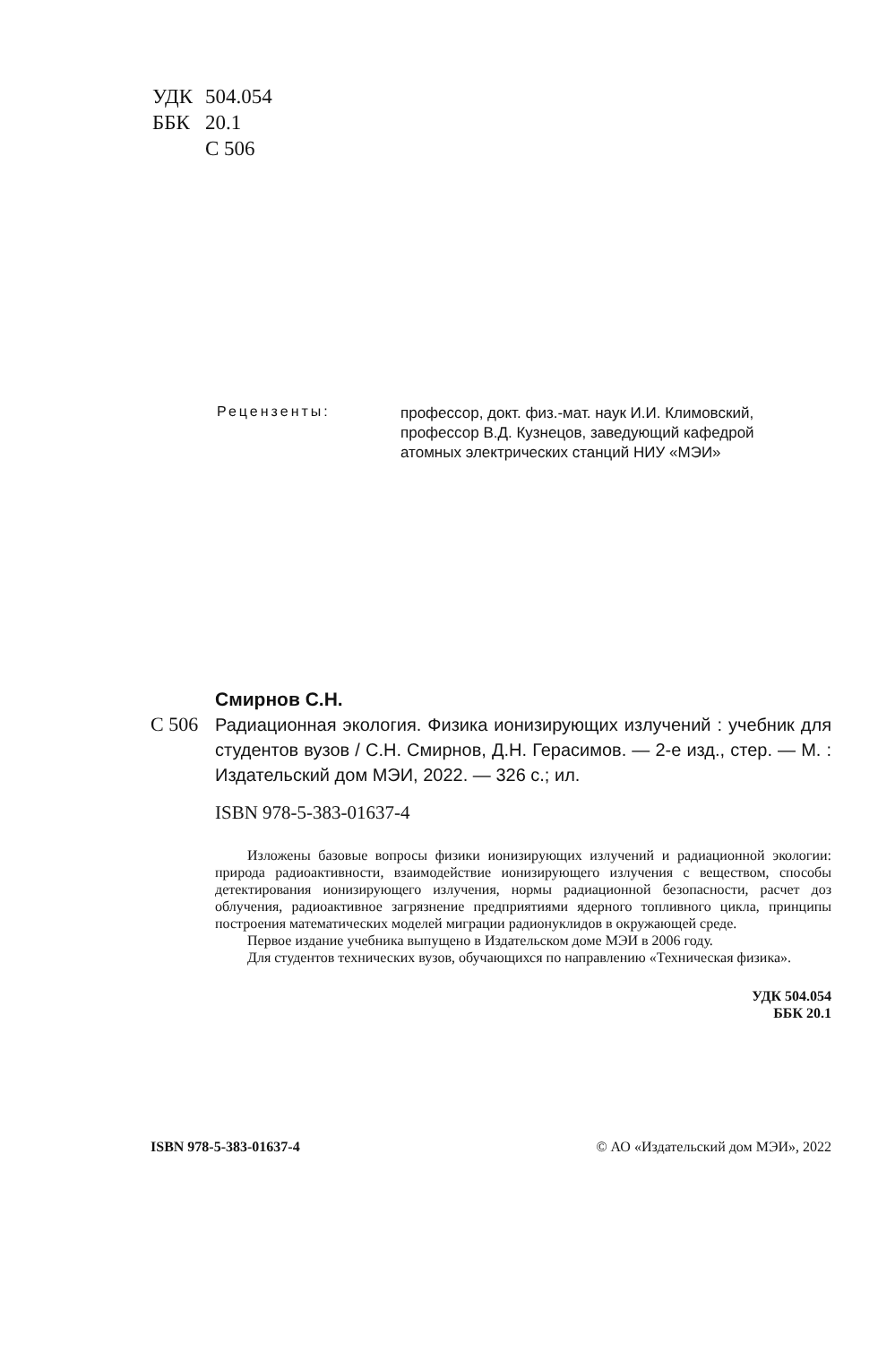| УДК | 504.054 |
| ББК | 20.1 |
| | С 506 |
Рецензенты:
профессор, докт. физ.-мат. наук И.И. Климовский,
профессор В.Д. Кузнецов, заведующий кафедрой
атомных электрических станций НИУ «МЭИ»
Смирнов С.Н.
С 506 Радиационная экология. Физика ионизирующих излучений : учебник для студентов вузов / С.Н. Смирнов, Д.Н. Герасимов. — 2-е изд., стер. — М. : Издательский дом МЭИ, 2022. — 326 с.; ил.
ISBN 978-5-383-01637-4
Изложены базовые вопросы физики ионизирующих излучений и радиационной экологии: природа радиоактивности, взаимодействие ионизирующего излучения с веществом, способы детектирования ионизирующего излучения, нормы радиационной безопасности, расчет доз облучения, радиоактивное загрязнение предприятиями ядерного топливного цикла, принципы построения математических моделей миграции радионуклидов в окружающей среде.
Первое издание учебника выпущено в Издательском доме МЭИ в 2006 году.
Для студентов технических вузов, обучающихся по направлению «Техническая физика».
УДК 504.054
ББК 20.1
ISBN 978-5-383-01637-4 © АО «Издательский дом МЭИ», 2022